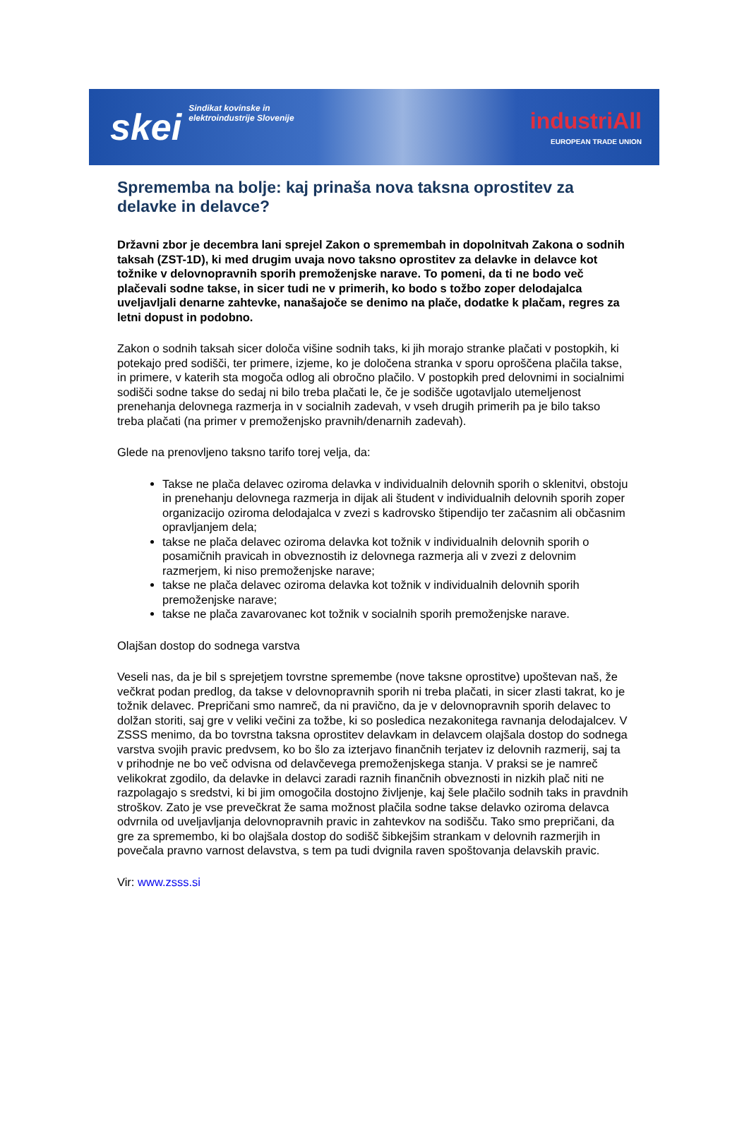skei
Sindikat kovinske in
elektroindustrije Slovenije
industriAll
EUROPEAN TRADE UNION
Sprememba na bolje: kaj prinaša nova taksna oprostitev za delavke in delavce?
Državni zbor je decembra lani sprejel Zakon o spremembah in dopolnitvah Zakona o sodnih taksah (ZST-1D), ki med drugim uvaja novo taksno oprostitev za delavke in delavce kot tožnike v delovnopravnih sporih premoženjske narave. To pomeni, da ti ne bodo več plačevali sodne takse, in sicer tudi ne v primerih, ko bodo s tožbo zoper delodajalca uveljavljali denarne zahtevke, nanašajoče se denimo na plače, dodatke k plačam, regres za letni dopust in podobno.
Zakon o sodnih taksah sicer določa višine sodnih taks, ki jih morajo stranke plačati v postopkih, ki potekajo pred sodišči, ter primere, izjeme, ko je določena stranka v sporu oproščena plačila takse, in primere, v katerih sta mogoča odlog ali obročno plačilo. V postopkih pred delovnimi in socialnimi sodišči sodne takse do sedaj ni bilo treba plačati le, če je sodišče ugotavljalo utemeljenost prenehanja delovnega razmerja in v socialnih zadevah, v vseh drugih primerih pa je bilo takso treba plačati (na primer v premoženjsko pravnih/denarnih zadevah).
Glede na prenovljeno taksno tarifo torej velja, da:
Takse ne plača delavec oziroma delavka v individualnih delovnih sporih o sklenitvi, obstoju in prenehanju delovnega razmerja in dijak ali študent v individualnih delovnih sporih zoper organizacijo oziroma delodajalca v zvezi s kadrovsko štipendijo ter začasnim ali občasnim opravljanjem dela;
takse ne plača delavec oziroma delavka kot tožnik v individualnih delovnih sporih o posamičnih pravicah in obveznostih iz delovnega razmerja ali v zvezi z delovnim razmerjem, ki niso premoženjske narave;
takse ne plača delavec oziroma delavka kot tožnik v individualnih delovnih sporih premoženjske narave;
takse ne plača zavarovanec kot tožnik v socialnih sporih premoženjske narave.
Olajšan dostop do sodnega varstva
Veseli nas, da je bil s sprejetjem tovrstne spremembe (nove taksne oprostitve) upoštevan naš, že večkrat podan predlog, da takse v delovnopravnih sporih ni treba plačati, in sicer zlasti takrat, ko je tožnik delavec. Prepričani smo namreč, da ni pravično, da je v delovnopravnih sporih delavec to dolžan storiti, saj gre v veliki večini za tožbe, ki so posledica nezakonitega ravnanja delodajalcev. V ZSSS menimo, da bo tovrstna taksna oprostitev delavkam in delavcem olajšala dostop do sodnega varstva svojih pravic predvsem, ko bo šlo za izterjavo finančnih terjatev iz delovnih razmerij, saj ta v prihodnje ne bo več odvisna od delavčevega premoženjskega stanja. V praksi se je namreč velikokrat zgodilo, da delavke in delavci zaradi raznih finančnih obveznosti in nizkih plač niti ne razpolagajo s sredstvi, ki bi jim omogočila dostojno življenje, kaj šele plačilo sodnih taks in pravdnih stroškov. Zato je vse prevečkrat že sama možnost plačila sodne takse delavko oziroma delavca odvrnila od uveljavljanja delovnopravnih pravic in zahtevkov na sodišču. Tako smo prepričani, da gre za spremembo, ki bo olajšala dostop do sodišč šibkejšim strankam v delovnih razmerjih in povečala pravno varnost delavstva, s tem pa tudi dvignila raven spoštovanja delavskih pravic.
Vir: www.zsss.si